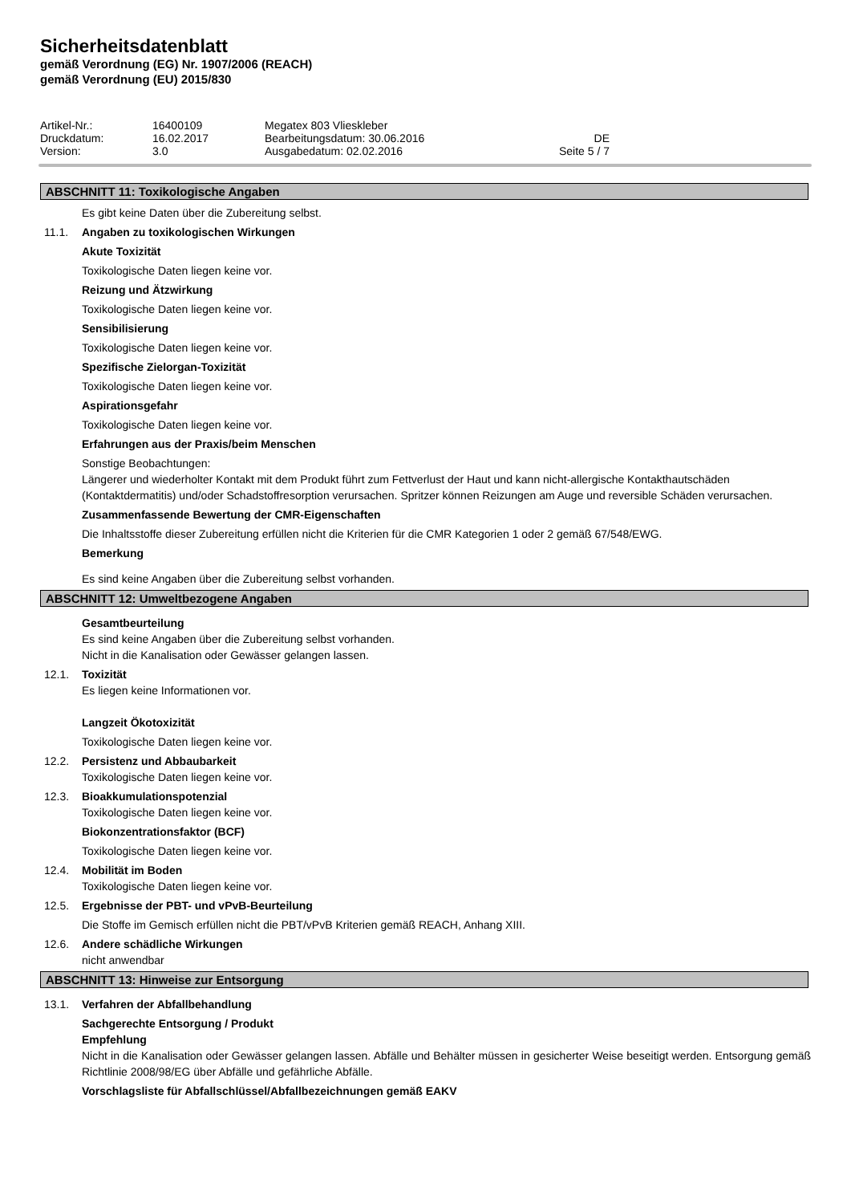Sicherheitsdatenblatt
gemäß Verordnung (EG) Nr. 1907/2006 (REACH)
gemäß Verordnung (EU) 2015/830
| Artikel-Nr.: | 16400109 | Megatex 803 Vlieskleber | |
| Druckdatum: | 16.02.2017 | Bearbeitungsdatum: 30.06.2016 | DE |
| Version: | 3.0 | Ausgabedatum: 02.02.2016 | Seite 5 / 7 |
ABSCHNITT 11: Toxikologische Angaben
Es gibt keine Daten über die Zubereitung selbst.
11.1. Angaben zu toxikologischen Wirkungen
Akute Toxizität
Toxikologische Daten liegen keine vor.
Reizung und Ätzwirkung
Toxikologische Daten liegen keine vor.
Sensibilisierung
Toxikologische Daten liegen keine vor.
Spezifische Zielorgan-Toxizität
Toxikologische Daten liegen keine vor.
Aspirationsgefahr
Toxikologische Daten liegen keine vor.
Erfahrungen aus der Praxis/beim Menschen
Sonstige Beobachtungen:
Längerer und wiederholter Kontakt mit dem Produkt führt zum Fettverlust der Haut und kann nicht-allergische Kontakthautschäden (Kontaktdermatitis) und/oder Schadstoffresorption verursachen. Spritzer können Reizungen am Auge und reversible Schäden verursachen.
Zusammenfassende Bewertung der CMR-Eigenschaften
Die Inhaltsstoffe dieser Zubereitung erfüllen nicht die Kriterien für die CMR Kategorien 1 oder 2 gemäß 67/548/EWG.
Bemerkung
Es sind keine Angaben über die Zubereitung selbst vorhanden.
ABSCHNITT 12: Umweltbezogene Angaben
Gesamtbeurteilung
Es sind keine Angaben über die Zubereitung selbst vorhanden.
Nicht in die Kanalisation oder Gewässer gelangen lassen.
12.1. Toxizität
Es liegen keine Informationen vor.
Langzeit Ökotoxizität
Toxikologische Daten liegen keine vor.
12.2. Persistenz und Abbaubarkeit
Toxikologische Daten liegen keine vor.
12.3. Bioakkumulationspotenzial
Toxikologische Daten liegen keine vor.
Biokonzentrationsfaktor (BCF)
Toxikologische Daten liegen keine vor.
12.4. Mobilität im Boden
Toxikologische Daten liegen keine vor.
12.5. Ergebnisse der PBT- und vPvB-Beurteilung
Die Stoffe im Gemisch erfüllen nicht die PBT/vPvB Kriterien gemäß REACH, Anhang XIII.
12.6. Andere schädliche Wirkungen
nicht anwendbar
ABSCHNITT 13: Hinweise zur Entsorgung
13.1. Verfahren der Abfallbehandlung
Sachgerechte Entsorgung / Produkt
Empfehlung
Nicht in die Kanalisation oder Gewässer gelangen lassen. Abfälle und Behälter müssen in gesicherter Weise beseitigt werden. Entsorgung gemäß Richtlinie 2008/98/EG über Abfälle und gefährliche Abfälle.
Vorschlagsliste für Abfallschlüssel/Abfallbezeichnungen gemäß EAKV